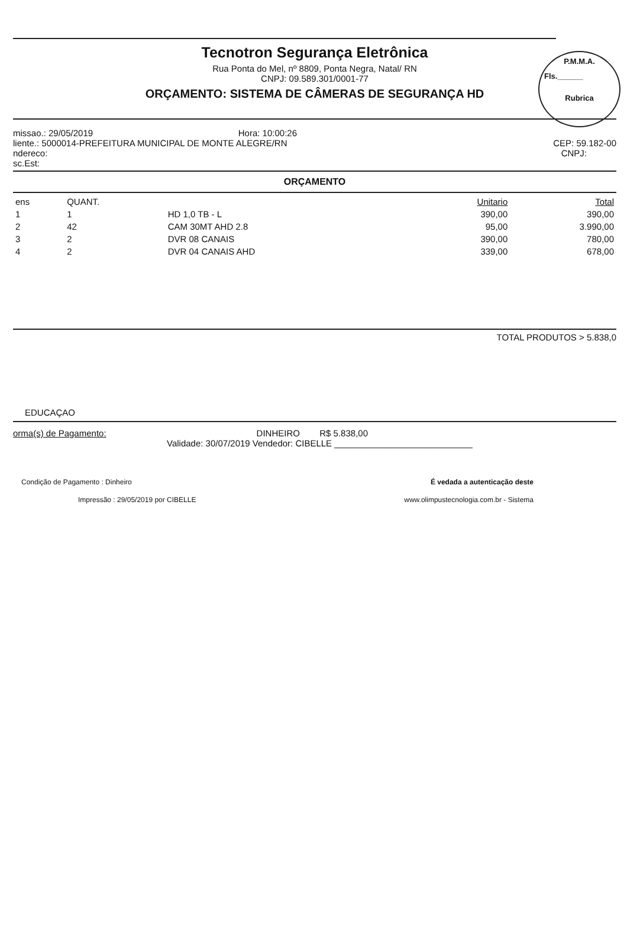P.M.M.A.
Fls.______
Rubrica
Tecnotron Segurança Eletrônica
Rua Ponta do Mel, nº 8809, Ponta Negra, Natal/ RN
CNPJ: 09.589.301/0001-77
ORÇAMENTO: SISTEMA DE CÂMERAS DE SEGURANÇA HD
missao.: 29/05/2019 Hora: 10:00:26
liente.: 5000014-PREFEITURA MUNICIPAL DE MONTE ALEGRE/RN CEP: 59.182-00
ndereco: CNPJ:
sc.Est:
ORÇAMENTO
| ens | QUANT. | | Unitario | Total |
| --- | --- | --- | --- | --- |
| 1 | 1 | HD 1,0 TB - L | 390,00 | 390,00 |
| 2 | 42 | CAM 30MT AHD 2.8 | 95,00 | 3.990,00 |
| 3 | 2 | DVR 08 CANAIS | 390,00 | 780,00 |
| 4 | 2 | DVR 04 CANAIS AHD | 339,00 | 678,00 |
TOTAL PRODUTOS > 5.838,0
EDUCAÇAO
orma(s) de Pagamento: DINHEIRO R$ 5.838,00
Validade: 30/07/2019 Vendedor: CIBELLE ____________________________
Condição de Pagamento : Dinheiro É vedada a autenticação deste
Impressão : 29/05/2019 por CIBELLE www.olimpustecnologia.com.br - Sistema